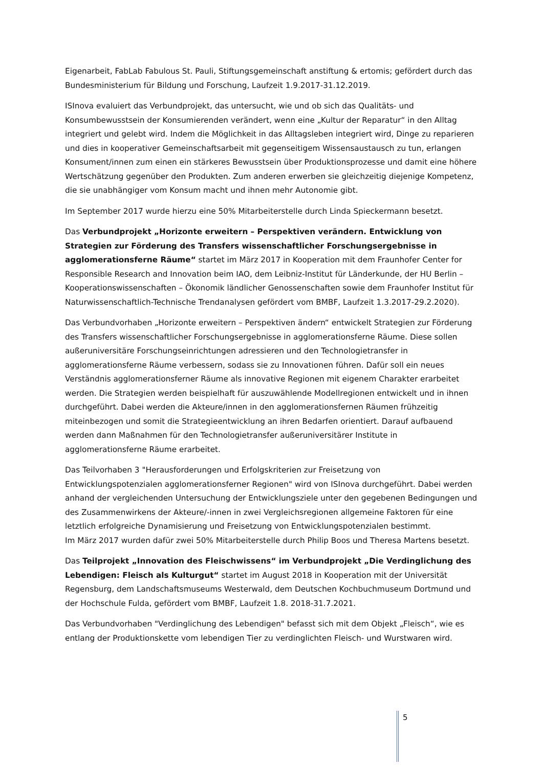Eigenarbeit, FabLab Fabulous St. Pauli, Stiftungsgemeinschaft anstiftung & ertomis; gefördert durch das Bundesministerium für Bildung und Forschung, Laufzeit 1.9.2017-31.12.2019.
ISInova evaluiert das Verbundprojekt, das untersucht, wie und ob sich das Qualitäts- und Konsumbewusstsein der Konsumierenden verändert, wenn eine „Kultur der Reparatur“ in den Alltag integriert und gelebt wird. Indem die Möglichkeit in das Alltagsleben integriert wird, Dinge zu reparieren und dies in kooperativer Gemeinschaftsarbeit mit gegenseitigem Wissensaustausch zu tun, erlangen Konsument/innen zum einen ein stärkeres Bewusstsein über Produktionsprozesse und damit eine höhere Wertschätzung gegenüber den Produkten. Zum anderen erwerben sie gleichzeitig diejenige Kompetenz, die sie unabhängiger vom Konsum macht und ihnen mehr Autonomie gibt.
Im September 2017 wurde hierzu eine 50% Mitarbeiterstelle durch Linda Spieckermann besetzt.
Das Verbundprojekt „Horizonte erweitern – Perspektiven verändern. Entwicklung von Strategien zur Förderung des Transfers wissenschaftlicher Forschungsergebnisse in agglomerationsferne Räume“ startet im März 2017 in Kooperation mit dem Fraunhofer Center for Responsible Research and Innovation beim IAO, dem Leibniz-Institut für Länderkunde, der HU Berlin – Kooperationswissenschaften – Ökonomik ländlicher Genossenschaften sowie dem Fraunhofer Institut für Naturwissenschaftlich-Technische Trendanalysen gefördert vom BMBF, Laufzeit 1.3.2017-29.2.2020).
Das Verbundvorhaben „Horizonte erweitern – Perspektiven ändern“ entwickelt Strategien zur Förderung des Transfers wissenschaftlicher Forschungsergebnisse in agglomerationsferne Räume. Diese sollen außeruniversitäre Forschungseinrichtungen adressieren und den Technologietransfer in agglomerationsferne Räume verbessern, sodass sie zu Innovationen führen. Dafür soll ein neues Verständnis agglomerationsferner Räume als innovative Regionen mit eigenem Charakter erarbeitet werden. Die Strategien werden beispielhaft für auszuwählende Modellregionen entwickelt und in ihnen durchgeführt. Dabei werden die Akteure/innen in den agglomerationsfernen Räumen frühzeitig miteinbezogen und somit die Strategieentwicklung an ihren Bedarfen orientiert. Darauf aufbauend werden dann Maßnahmen für den Technologietransfer außeruniversitärer Institute in agglomerationsferne Räume erarbeitet.
Das Teilvorhaben 3 "Herausforderungen und Erfolgskriterien zur Freisetzung von Entwicklungspotenzialen agglomerationsferner Regionen" wird von ISInova durchgeführt. Dabei werden anhand der vergleichenden Untersuchung der Entwicklungsziele unter den gegebenen Bedingungen und des Zusammenwirkens der Akteure/-innen in zwei Vergleichsregionen allgemeine Faktoren für eine letztlich erfolgreiche Dynamisierung und Freisetzung von Entwicklungspotenzialen bestimmt.
Im März 2017 wurden dafür zwei 50% Mitarbeiterstelle durch Philip Boos und Theresa Martens besetzt.
Das Teilprojekt „Innovation des Fleischwissens“ im Verbundprojekt „Die Verdinglichung des Lebendigen: Fleisch als Kulturgut“ startet im August 2018 in Kooperation mit der Universität Regensburg, dem Landschaftsmuseums Westerwald, dem Deutschen Kochbuchmuseum Dortmund und der Hochschule Fulda, gefördert vom BMBF, Laufzeit 1.8. 2018-31.7.2021.
Das Verbundvorhaben "Verdinglichung des Lebendigen" befasst sich mit dem Objekt „Fleisch“, wie es entlang der Produktionskette vom lebendigen Tier zu verdinglichten Fleisch- und Wurstwaren wird.
5